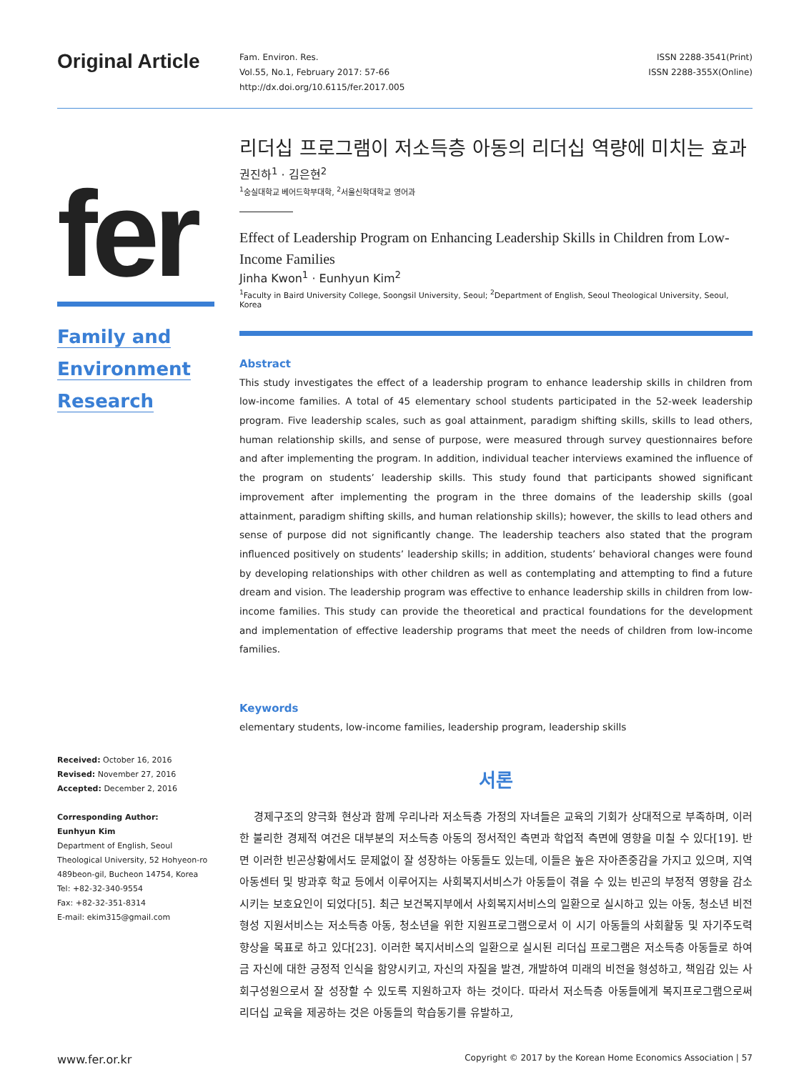Original Article
Fam. Environ. Res.
Vol.55, No.1, February 2017: 57-66
http://dx.doi.org/10.6115/fer.2017.005
ISSN 2288-3541(Print)
ISSN 2288-355X(Online)
fer
Family and
Environment
Research
Received: October 16, 2016
Revised: November 27, 2016
Accepted: December 2, 2016
Corresponding Author:
Eunhyun Kim
Department of English, Seoul Theological University, 52 Hohyeon-ro 489beon-gil, Bucheon 14754, Korea
Tel: +82-32-340-9554
Fax: +82-32-351-8314
E-mail: ekim315@gmail.com
리더십 프로그램이 저소득층 아동의 리더십 역량에 미치는 효과
권진하<sup>1</sup> · 김은현<sup>2</sup>
<sup>1</sup> 숭실대학교 베어드학부대학, <sup>2</sup>서울신학대학교 영어과
Effect of Leadership Program on Enhancing Leadership Skills in Children from Low-Income Families
Jinha Kwon<sup>1</sup> · Eunhyun Kim<sup>2</sup>
<sup>1</sup> Faculty in Baird University College, Soongsil University, Seoul; <sup>2</sup>Department of English, Seoul Theological University, Seoul, Korea
Abstract
This study investigates the effect of a leadership program to enhance leadership skills in children from low-income families. A total of 45 elementary school students participated in the 52-week leadership program. Five leadership scales, such as goal attainment, paradigm shifting skills, skills to lead others, human relationship skills, and sense of purpose, were measured through survey questionnaires before and after implementing the program. In addition, individual teacher interviews examined the influence of the program on students’ leadership skills. This study found that participants showed significant improvement after implementing the program in the three domains of the leadership skills (goal attainment, paradigm shifting skills, and human relationship skills); however, the skills to lead others and sense of purpose did not significantly change. The leadership teachers also stated that the program influenced positively on students’ leadership skills; in addition, students’ behavioral changes were found by developing relationships with other children as well as contemplating and attempting to find a future dream and vision. The leadership program was effective to enhance leadership skills in children from low-income families. This study can provide the theoretical and practical foundations for the development and implementation of effective leadership programs that meet the needs of children from low-income families.
Keywords
elementary students, low-income families, leadership program, leadership skills
서론
경제구조의 양극화 현상과 함께 우리나라 저소득층 가정의 자녀들은 교육의 기회가 상대적으로 부족하며, 이러한 불리한 경제적 여건은 대부분의 저소득층 아동의 정서적인 측면과 학업적 측면에 영향을 미칠 수 있다[19]. 반면 이러한 빈곤상황에서도 문제없이 잘 성장하는 아동들도 있는데, 이들은 높은 자아존중감을 가지고 있으며, 지역아동센터 및 방과후 학교 등에서 이루어지는 사회복지서비스가 아동들이 겪을 수 있는 빈곤의 부정적 영향을 감소시키는 보호요인이 되었다[5]. 최근 보건복지부에서 사회복지서비스의 일환으로 실시하고 있는 아동, 청소년 비전 형성 지원서비스는 저소득층 아동, 청소년을 위한 지원프로그램으로서 이 시기 아동들의 사회활동 및 자기주도력 향상을 목표로 하고 있다[23]. 이러한 복지서비스의 일환으로 실시된 리더십 프로그램은 저소득층 아동들로 하여금 자신에 대한 긍정적 인식을 함양시키고, 자신의 자질을 발견, 개발하여 미래의 비전을 형성하고, 책임감 있는 사회구성원으로서 잘 성장할 수 있도록 지원하고자 하는 것이다. 따라서 저소득층 아동들에게 복지프로그램으로써 리더십 교육을 제공하는 것은 아동들의 학습동기를 유발하고,
www.fer.or.kr Copyright © 2017 by the Korean Home Economics Association | 57